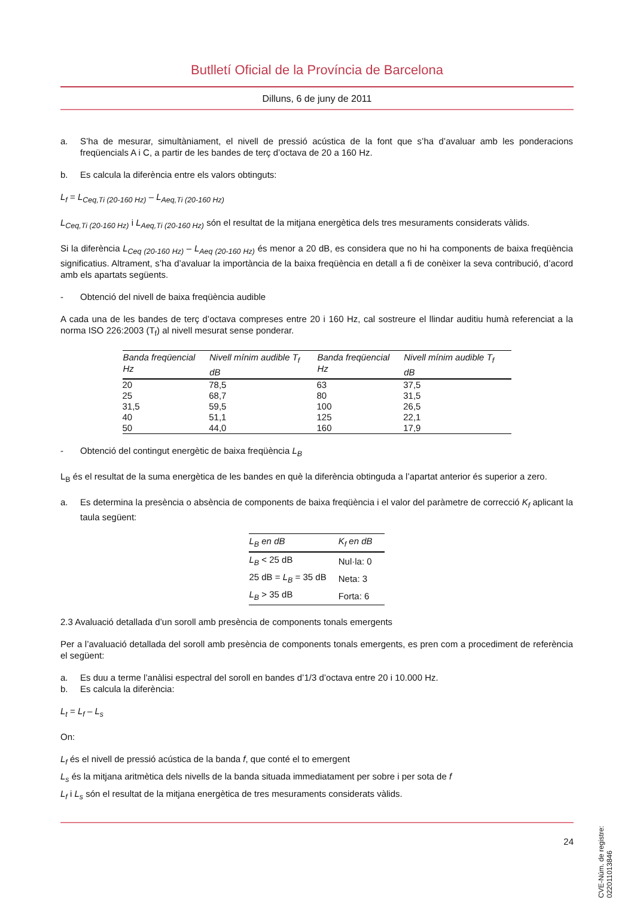Butlletí Oficial de la Província de Barcelona
Dilluns, 6 de juny de 2011
a. S’ha de mesurar, simultàniament, el nivell de pressió acústica de la font que s’ha d’avaluar amb les ponderacions freqüencials A i C, a partir de les bandes de terç d’octava de 20 a 160 Hz.
b. Es calcula la diferència entre els valors obtinguts:
L<sub>f</sub> = L<sub>Ceq,Ti (20-160 Hz)</sub> – L<sub>Aeq,Ti (20-160 Hz)</sub>
L<sub>Ceq,Ti (20-160 Hz)</sub> i L<sub>Aeq,Ti (20-160 Hz)</sub> són el resultat de la mitjana energètica dels tres mesuraments considerats vàlids.
Si la diferència L<sub>Ceq (20-160 Hz)</sub> – L<sub>Aeq (20-160 Hz)</sub> és menor a 20 dB, es considera que no hi ha components de baixa freqüència significatius. Altrament, s’ha d’avaluar la importància de la baixa freqüència en detall a fi de conèixer la seva contribució, d’acord amb els apartats següents.
- Obtenció del nivell de baixa freqüència audible
A cada una de les bandes de terç d’octava compreses entre 20 i 160 Hz, cal sostreure el llindar auditiu humà referenciat a la norma ISO 226:2003 (T<sub>f</sub>) al nivell mesurat sense ponderar.
| Banda freqüencial Hz | Nivell mínim audible T<sub>f</sub> dB | Banda freqüencial Hz | Nivell mínim audible T<sub>f</sub> dB |
| --- | --- | --- | --- |
| 20 | 78,5 | 63 | 37,5 |
| 25 | 68,7 | 80 | 31,5 |
| 31,5 | 59,5 | 100 | 26,5 |
| 40 | 51,1 | 125 | 22,1 |
| 50 | 44,0 | 160 | 17,9 |
- Obtenció del contingut energètic de baixa freqüència L<sub>B</sub>
L<sub>B</sub> és el resultat de la suma energètica de les bandes en què la diferència obtinguda a l’apartat anterior és superior a zero.
a. Es determina la presència o absència de components de baixa freqüència i el valor del paràmetre de correcció K<sub>f</sub> aplicant la taula següent:
| L<sub>B</sub> en dB | K<sub>f</sub> en dB |
| --- | --- |
| L<sub>B</sub> < 25 dB | Nul·la: 0 |
| 25 dB = L<sub>B</sub> = 35 dB | Neta: 3 |
| L<sub>B</sub> > 35 dB | Forta: 6 |
2.3 Avaluació detallada d’un soroll amb presència de components tonals emergents
Per a l’avaluació detallada del soroll amb presència de components tonals emergents, es pren com a procediment de referència el següent:
a. Es duu a terme l’anàlisi espectral del soroll en bandes d’1/3 d’octava entre 20 i 10.000 Hz.
b. Es calcula la diferència:
L<sub>t</sub> = L<sub>f</sub> – L<sub>s</sub>
On:
L<sub>f</sub> és el nivell de pressió acústica de la banda f, que conté el to emergent
L<sub>s</sub> és la mitjana aritmètica dels nivells de la banda situada immediatament per sobre i per sota de f
L<sub>f</sub> i L<sub>s</sub> són el resultat de la mitjana energètica de tres mesuraments considerats vàlids.
CVE-Núm. de registre: 022011013846
24